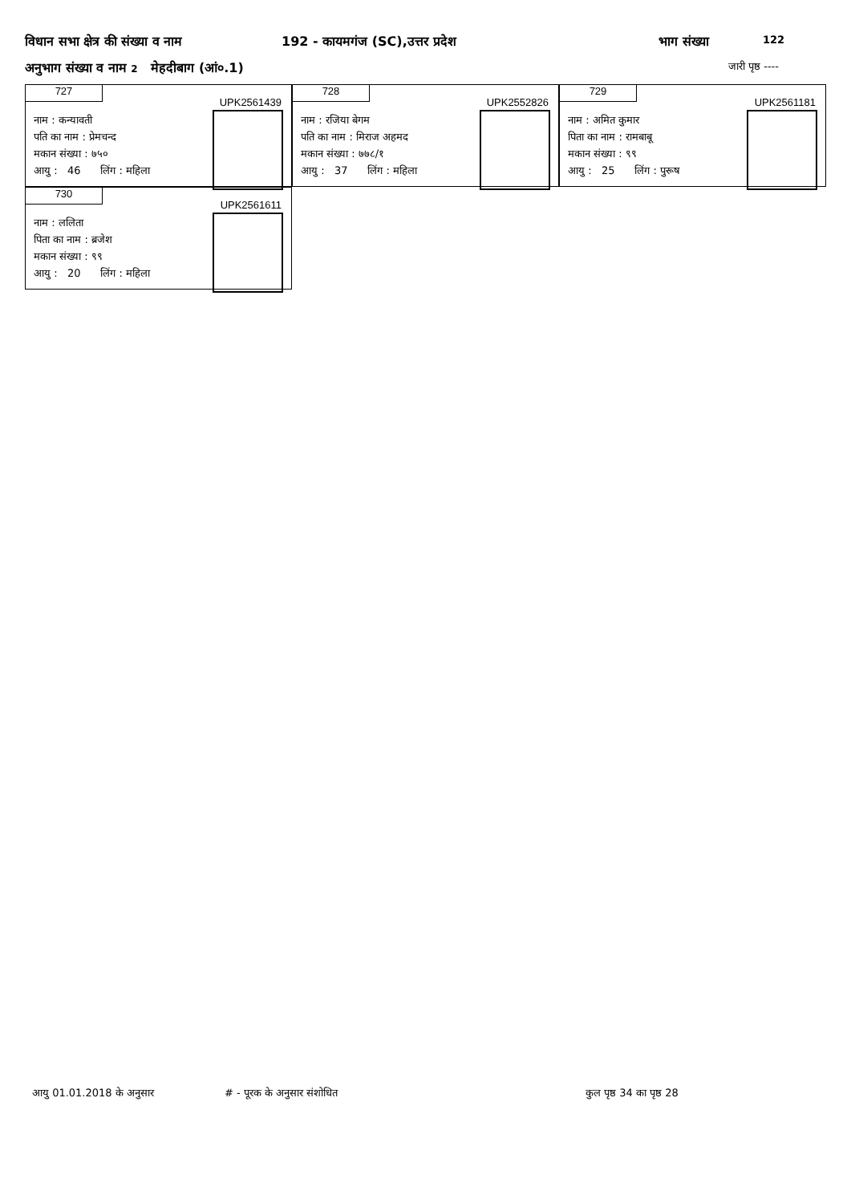विधान सभा क्षेत्र की संख्या व नाम 192 - कायमगंज (SC),उत्तर प्रदेश भाग संख्या 122
अनुभाग संख्या व नाम 2 मेहदीबाग (आं०.1) जारी पृष्ठ ----
727
UPK2561439
नाम : कन्यावती
पति का नाम : प्रेमचन्द
मकान संख्या : ७५०
आयु : 46 लिंग : महिला
728
UPK2552826
नाम : रजिया बेगम
पति का नाम : मिराज अहमद
मकान संख्या : ७७८/१
आयु : 37 लिंग : महिला
729
UPK2561181
नाम : अमित कुमार
पिता का नाम : रामबाबू
मकान संख्या : ९९
आयु : 25 लिंग : पुरूष
730
UPK2561611
नाम : ललिता
पिता का नाम : ब्रजेश
मकान संख्या : ९९
आयु : 20 लिंग : महिला
आयु 01.01.2018 के अनुसार # - पूरक के अनुसार संशोधित कुल पृष्ठ 34 का पृष्ठ 28